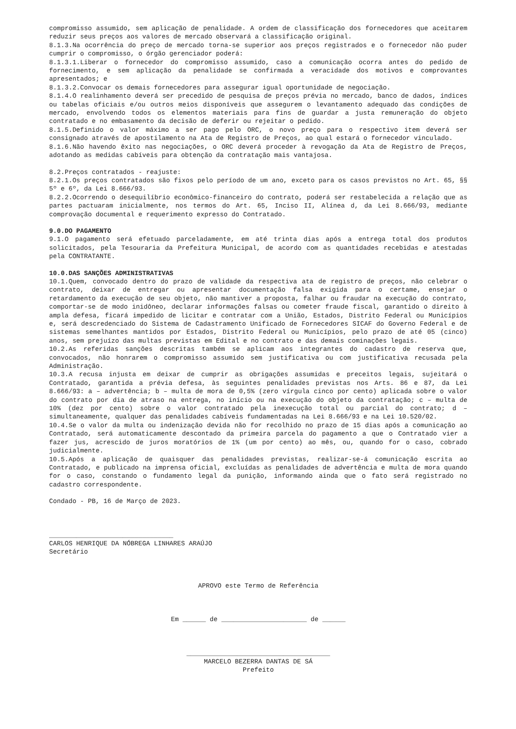compromisso assumido, sem aplicação de penalidade. A ordem de classificação dos fornecedores que aceitarem reduzir seus preços aos valores de mercado observará a classificação original.
8.1.3.Na ocorrência do preço de mercado torna-se superior aos preços registrados e o fornecedor não puder cumprir o compromisso, o órgão gerenciador poderá:
8.1.3.1.Liberar o fornecedor do compromisso assumido, caso a comunicação ocorra antes do pedido de fornecimento, e sem aplicação da penalidade se confirmada a veracidade dos motivos e comprovantes apresentados; e
8.1.3.2.Convocar os demais fornecedores para assegurar igual oportunidade de negociação.
8.1.4.O realinhamento deverá ser precedido de pesquisa de preços prévia no mercado, banco de dados, índices ou tabelas oficiais e/ou outros meios disponíveis que assegurem o levantamento adequado das condições de mercado, envolvendo todos os elementos materiais para fins de guardar a justa remuneração do objeto contratado e no embasamento da decisão de deferir ou rejeitar o pedido.
8.1.5.Definido o valor máximo a ser pago pelo ORC, o novo preço para o respectivo item deverá ser consignado através de apostilamento na Ata de Registro de Preços, ao qual estará o fornecedor vinculado.
8.1.6.Não havendo êxito nas negociações, o ORC deverá proceder à revogação da Ata de Registro de Preços, adotando as medidas cabíveis para obtenção da contratação mais vantajosa.
8.2.Preços contratados - reajuste:
8.2.1.Os preços contratados são fixos pelo período de um ano, exceto para os casos previstos no Art. 65, §§ 5º e 6º, da Lei 8.666/93.
8.2.2.Ocorrendo o desequilíbrio econômico-financeiro do contrato, poderá ser restabelecida a relação que as partes pactuaram inicialmente, nos termos do Art. 65, Inciso II, Alínea d, da Lei 8.666/93, mediante comprovação documental e requerimento expresso do Contratado.
9.0.DO PAGAMENTO
9.1.O pagamento será efetuado parceladamente, em até trinta dias após a entrega total dos produtos solicitados, pela Tesouraria da Prefeitura Municipal, de acordo com as quantidades recebidas e atestadas pela CONTRATANTE.
10.0.DAS SANÇÕES ADMINISTRATIVAS
10.1.Quem, convocado dentro do prazo de validade da respectiva ata de registro de preços, não celebrar o contrato, deixar de entregar ou apresentar documentação falsa exigida para o certame, ensejar o retardamento da execução de seu objeto, não mantiver a proposta, falhar ou fraudar na execução do contrato, comportar-se de modo inidôneo, declarar informações falsas ou cometer fraude fiscal, garantido o direito à ampla defesa, ficará impedido de licitar e contratar com a União, Estados, Distrito Federal ou Municípios e, será descredenciado do Sistema de Cadastramento Unificado de Fornecedores SICAF do Governo Federal e de sistemas semelhantes mantidos por Estados, Distrito Federal ou Municípios, pelo prazo de até 05 (cinco) anos, sem prejuízo das multas previstas em Edital e no contrato e das demais cominações legais.
10.2.As referidas sanções descritas também se aplicam aos integrantes do cadastro de reserva que, convocados, não honrarem o compromisso assumido sem justificativa ou com justificativa recusada pela Administração.
10.3.A recusa injusta em deixar de cumprir as obrigações assumidas e preceitos legais, sujeitará o Contratado, garantida a prévia defesa, às seguintes penalidades previstas nos Arts. 86 e 87, da Lei 8.666/93: a – advertência; b – multa de mora de 0,5% (zero vírgula cinco por cento) aplicada sobre o valor do contrato por dia de atraso na entrega, no início ou na execução do objeto da contratação; c – multa de 10% (dez por cento) sobre o valor contratado pela inexecução total ou parcial do contrato; d – simultaneamente, qualquer das penalidades cabíveis fundamentadas na Lei 8.666/93 e na Lei 10.520/02.
10.4.Se o valor da multa ou indenização devida não for recolhido no prazo de 15 dias após a comunicação ao Contratado, será automaticamente descontado da primeira parcela do pagamento a que o Contratado vier a fazer jus, acrescido de juros moratórios de 1% (um por cento) ao mês, ou, quando for o caso, cobrado judicialmente.
10.5.Após a aplicação de quaisquer das penalidades previstas, realizar-se-á comunicação escrita ao Contratado, e publicado na imprensa oficial, excluídas as penalidades de advertência e multa de mora quando for o caso, constando o fundamento legal da punição, informando ainda que o fato será registrado no cadastro correspondente.
Condado - PB, 16 de Março de 2023.
________________________________
CARLOS HENRIQUE DA NÓBREGA LINHARES ARAÚJO
Secretário
APROVO este Termo de Referência
Em ______ de ______________________ de ______
_____________________________________
MARCELO BEZERRA DANTAS DE SÁ
Prefeito